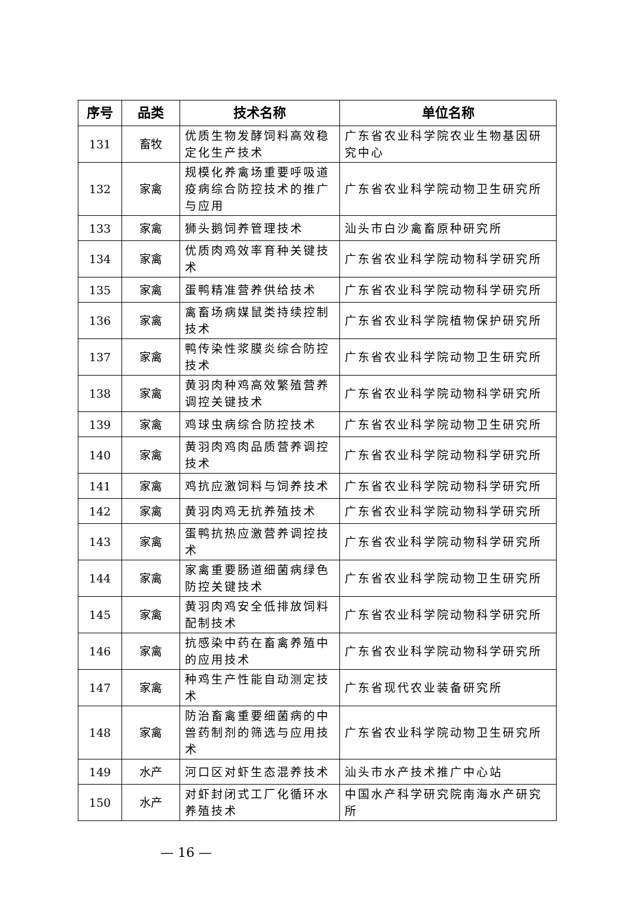| 序号 | 品类 | 技术名称 | 单位名称 |
| --- | --- | --- | --- |
| 131 | 畜牧 | 优质生物发酵饲料高效稳定化生产技术 | 广东省农业科学院农业生物基因研究中心 |
| 132 | 家禽 | 规模化养禽场重要呼吸道疫病综合防控技术的推广与应用 | 广东省农业科学院动物卫生研究所 |
| 133 | 家禽 | 狮头鹅饲养管理技术 | 汕头市白沙禽畜原种研究所 |
| 134 | 家禽 | 优质肉鸡效率育种关键技术 | 广东省农业科学院动物科学研究所 |
| 135 | 家禽 | 蛋鸭精准营养供给技术 | 广东省农业科学院动物科学研究所 |
| 136 | 家禽 | 禽畜场病媒鼠类持续控制技术 | 广东省农业科学院植物保护研究所 |
| 137 | 家禽 | 鸭传染性浆膜炎综合防控技术 | 广东省农业科学院动物卫生研究所 |
| 138 | 家禽 | 黄羽肉种鸡高效繁殖营养调控关键技术 | 广东省农业科学院动物科学研究所 |
| 139 | 家禽 | 鸡球虫病综合防控技术 | 广东省农业科学院动物卫生研究所 |
| 140 | 家禽 | 黄羽肉鸡肉品质营养调控技术 | 广东省农业科学院动物科学研究所 |
| 141 | 家禽 | 鸡抗应激饲料与饲养技术 | 广东省农业科学院动物科学研究所 |
| 142 | 家禽 | 黄羽肉鸡无抗养殖技术 | 广东省农业科学院动物科学研究所 |
| 143 | 家禽 | 蛋鸭抗热应激营养调控技术 | 广东省农业科学院动物科学研究所 |
| 144 | 家禽 | 家禽重要肠道细菌病绿色防控关键技术 | 广东省农业科学院动物卫生研究所 |
| 145 | 家禽 | 黄羽肉鸡安全低排放饲料配制技术 | 广东省农业科学院动物科学研究所 |
| 146 | 家禽 | 抗感染中药在畜禽养殖中的应用技术 | 广东省农业科学院动物科学研究所 |
| 147 | 家禽 | 种鸡生产性能自动测定技术 | 广东省现代农业装备研究所 |
| 148 | 家禽 | 防治畜禽重要细菌病的中兽药制剂的筛选与应用技术 | 广东省农业科学院动物卫生研究所 |
| 149 | 水产 | 河口区对虾生态混养技术 | 汕头市水产技术推广中心站 |
| 150 | 水产 | 对虾封闭式工厂化循环水养殖技术 | 中国水产科学研究院南海水产研究所 |
— 16 —